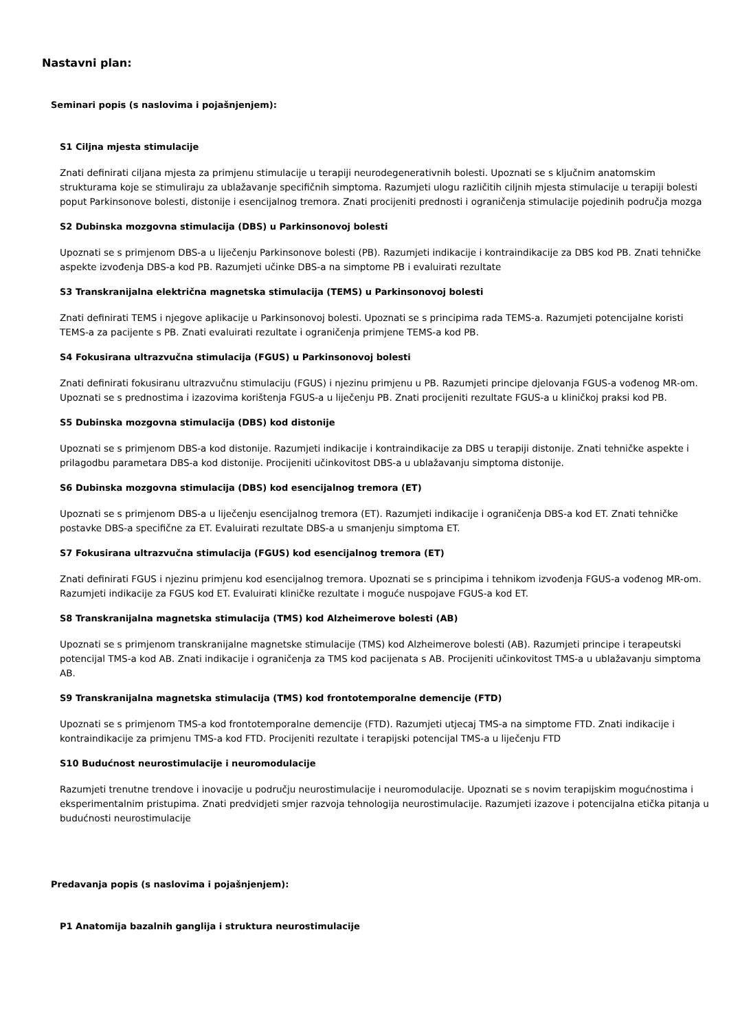Nastavni plan:
Seminari popis (s naslovima i pojašnjenjem):
S1 Ciljna mjesta stimulacije
Znati definirati ciljana mjesta za primjenu stimulacije u terapiji neurodegenerativnih bolesti. Upoznati se s ključnim anatomskim strukturama koje se stimuliraju za ublažavanje specifičnih simptoma. Razumjeti ulogu različitih ciljnih mjesta stimulacije u terapiji bolesti poput Parkinsonove bolesti, distonije i esencijalnog tremora. Znati procijeniti prednosti i ograničenja stimulacije pojedinih područja mozga
S2 Dubinska mozgovna stimulacija (DBS) u Parkinsonovoj bolesti
Upoznati se s primjenom DBS-a u liječenju Parkinsonove bolesti (PB). Razumjeti indikacije i kontraindikacije za DBS kod PB. Znati tehničke aspekte izvođenja DBS-a kod PB. Razumjeti učinke DBS-a na simptome PB i evaluirati rezultate
S3 Transkranijalna električna magnetska stimulacija (TEMS) u Parkinsonovoj bolesti
Znati definirati TEMS i njegove aplikacije u Parkinsonovoj bolesti. Upoznati se s principima rada TEMS-a. Razumjeti potencijalne koristi TEMS-a za pacijente s PB. Znati evaluirati rezultate i ograničenja primjene TEMS-a kod PB.
S4 Fokusirana ultrazvučna stimulacija (FGUS) u Parkinsonovoj bolesti
Znati definirati fokusiranu ultrazvučnu stimulaciju (FGUS) i njezinu primjenu u PB. Razumjeti principe djelovanja FGUS-a vođenog MR-om. Upoznati se s prednostima i izazovima korištenja FGUS-a u liječenju PB. Znati procijeniti rezultate FGUS-a u kliničkoj praksi kod PB.
S5 Dubinska mozgovna stimulacija (DBS) kod distonije
Upoznati se s primjenom DBS-a kod distonije. Razumjeti indikacije i kontraindikacije za DBS u terapiji distonije. Znati tehničke aspekte i prilagodbu parametara DBS-a kod distonije. Procijeniti učinkovitost DBS-a u ublažavanju simptoma distonije.
S6 Dubinska mozgovna stimulacija (DBS) kod esencijalnog tremora (ET)
Upoznati se s primjenom DBS-a u liječenju esencijalnog tremora (ET). Razumjeti indikacije i ograničenja DBS-a kod ET. Znati tehničke postavke DBS-a specifične za ET. Evaluirati rezultate DBS-a u smanjenju simptoma ET.
S7 Fokusirana ultrazvučna stimulacija (FGUS) kod esencijalnog tremora (ET)
Znati definirati FGUS i njezinu primjenu kod esencijalnog tremora. Upoznati se s principima i tehnikom izvođenja FGUS-a vođenog MR-om. Razumjeti indikacije za FGUS kod ET. Evaluirati kliničke rezultate i moguće nuspojave FGUS-a kod ET.
S8 Transkranijalna magnetska stimulacija (TMS) kod Alzheimerove bolesti (AB)
Upoznati se s primjenom transkranijalne magnetske stimulacije (TMS) kod Alzheimerove bolesti (AB). Razumjeti principe i terapeutski potencijal TMS-a kod AB. Znati indikacije i ograničenja za TMS kod pacijenata s AB. Procijeniti učinkovitost TMS-a u ublažavanju simptoma AB.
S9 Transkranijalna magnetska stimulacija (TMS) kod frontotemporalne demencije (FTD)
Upoznati se s primjenom TMS-a kod frontotemporalne demencije (FTD). Razumjeti utjecaj TMS-a na simptome FTD. Znati indikacije i kontraindikacije za primjenu TMS-a kod FTD. Procijeniti rezultate i terapijski potencijal TMS-a u liječenju FTD
S10 Budućnost neurostimulacije i neuromodulacije
Razumjeti trenutne trendove i inovacije u području neurostimulacije i neuromodulacije. Upoznati se s novim terapijskim mogućnostima i eksperimentalnim pristupima. Znati predvidjeti smjer razvoja tehnologija neurostimulacije. Razumjeti izazove i potencijalna etička pitanja u budućnosti neurostimulacije
Predavanja popis (s naslovima i pojašnjenjem):
P1 Anatomija bazalnih ganglija i struktura neurostimulacije